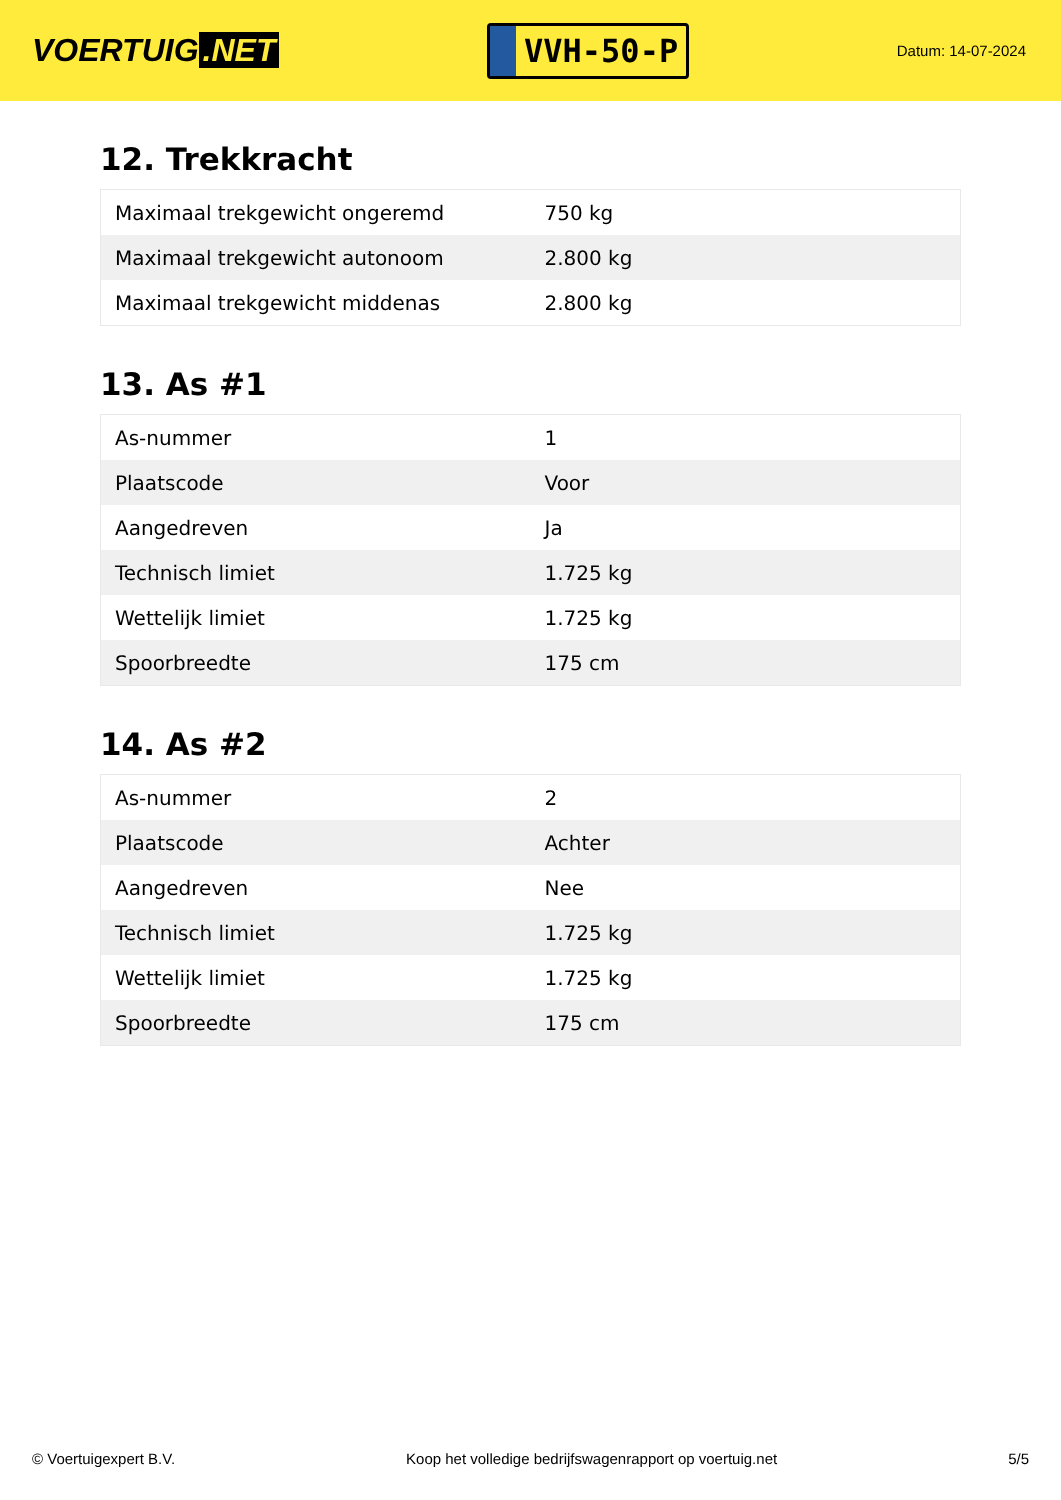VOERTUIG.NET
VVH-50-P
Datum: 14-07-2024
12. Trekkracht
| Maximaal trekgewicht ongeremd | 750 kg |
| Maximaal trekgewicht autonoom | 2.800 kg |
| Maximaal trekgewicht middenas | 2.800 kg |
13. As #1
| As-nummer | 1 |
| Plaatscode | Voor |
| Aangedreven | Ja |
| Technisch limiet | 1.725 kg |
| Wettelijk limiet | 1.725 kg |
| Spoorbreedte | 175 cm |
14. As #2
| As-nummer | 2 |
| Plaatscode | Achter |
| Aangedreven | Nee |
| Technisch limiet | 1.725 kg |
| Wettelijk limiet | 1.725 kg |
| Spoorbreedte | 175 cm |
© Voertuigexpert B.V. Koop het volledige bedrijfswagenrapport op voertuig.net 5/5